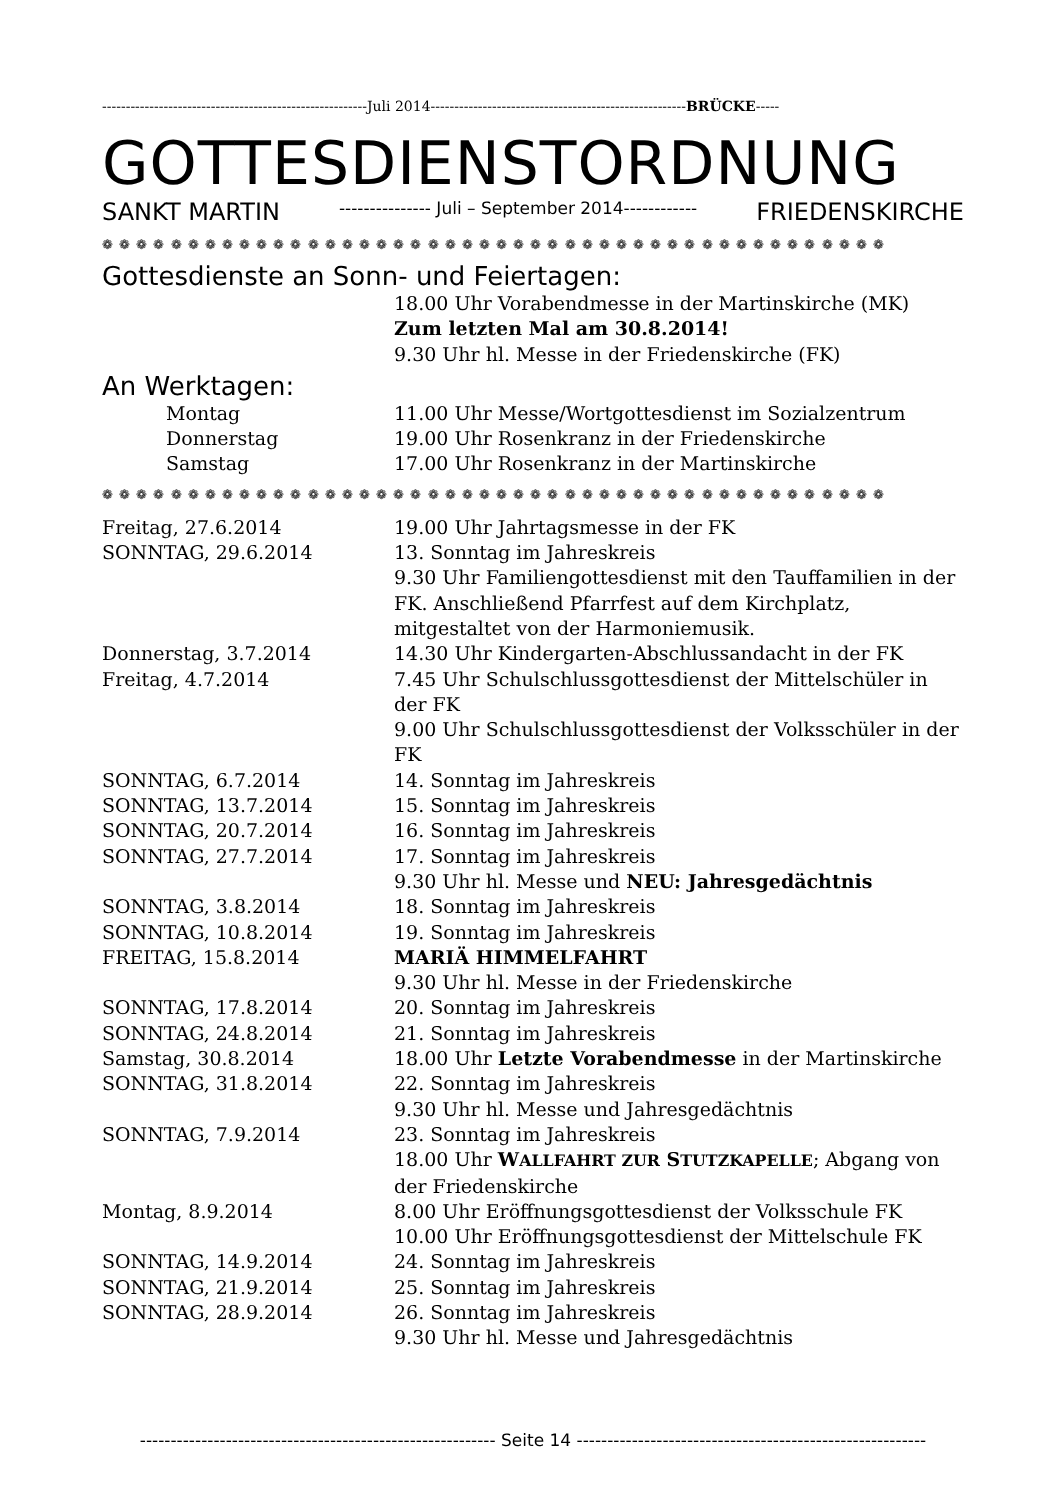--------------------------------------------------------Juli 2014------------------------------------------------------BRÜCKE-----
GOTTESDIENSTORDNUNG
SANKT MARTIN --------------- Juli – September 2014------------ FRIEDENSKIRCHE
❁ ❁ ❁ ❁ ❁ ❁ ❁ ❁ ❁ ❁ ❁ ❁ ❁ ❁ ❁ ❁ ❁ ❁ ❁ ❁ ❁ ❁ ❁ ❁ ❁ ❁ ❁ ❁ ❁ ❁ ❁ ❁ ❁ ❁ ❁ ❁ ❁ ❁ ❁ ❁ ❁ ❁ ❁ ❁ ❁ ❁
Gottesdienste an Sonn- und Feiertagen:
18.00 Uhr Vorabendmesse in der Martinskirche (MK)
Zum letzten Mal am 30.8.2014!
9.30 Uhr hl. Messe in der Friedenskirche (FK)
An Werktagen:
Montag 11.00 Uhr Messe/Wortgottesdienst im Sozialzentrum
Donnerstag 19.00 Uhr Rosenkranz in der Friedenskirche
Samstag 17.00 Uhr Rosenkranz in der Martinskirche
❁ ❁ ❁ ❁ ❁ ❁ ❁ ❁ ❁ ❁ ❁ ❁ ❁ ❁ ❁ ❁ ❁ ❁ ❁ ❁ ❁ ❁ ❁ ❁ ❁ ❁ ❁ ❁ ❁ ❁ ❁ ❁ ❁ ❁ ❁ ❁ ❁ ❁ ❁ ❁ ❁ ❁ ❁ ❁ ❁ ❁
Freitag, 27.6.2014 19.00 Uhr Jahrtagsmesse in der FK
SONNTAG, 29.6.2014 13. Sonntag im Jahreskreis
9.30 Uhr Familiengottesdienst mit den Tauffamilien in der FK. Anschließend Pfarrfest auf dem Kirchplatz, mitgestaltet von der Harmoniemusik.
Donnerstag, 3.7.2014 14.30 Uhr Kindergarten-Abschlussandacht in der FK
Freitag, 4.7.2014 7.45 Uhr Schulschlussgottesdienst der Mittelschüler in der FK
9.00 Uhr Schulschlussgottesdienst der Volksschüler in der FK
SONNTAG, 6.7.2014 14. Sonntag im Jahreskreis
SONNTAG, 13.7.2014 15. Sonntag im Jahreskreis
SONNTAG, 20.7.2014 16. Sonntag im Jahreskreis
SONNTAG, 27.7.2014 17. Sonntag im Jahreskreis
9.30 Uhr hl. Messe und NEU: Jahresgedächtnis
SONNTAG, 3.8.2014 18. Sonntag im Jahreskreis
SONNTAG, 10.8.2014 19. Sonntag im Jahreskreis
FREITAG, 15.8.2014 MARIÄ HIMMELFAHRT
9.30 Uhr hl. Messe in der Friedenskirche
SONNTAG, 17.8.2014 20. Sonntag im Jahreskreis
SONNTAG, 24.8.2014 21. Sonntag im Jahreskreis
Samstag, 30.8.2014 18.00 Uhr Letzte Vorabendmesse in der Martinskirche
SONNTAG, 31.8.2014 22. Sonntag im Jahreskreis
9.30 Uhr hl. Messe und Jahresgedächtnis
SONNTAG, 7.9.2014 23. Sonntag im Jahreskreis
18.00 Uhr WALLFAHRT ZUR STUTZKAPELLE; Abgang von der Friedenskirche
Montag, 8.9.2014 8.00 Uhr Eröffnungsgottesdienst der Volksschule FK
10.00 Uhr Eröffnungsgottesdienst der Mittelschule FK
SONNTAG, 14.9.2014 24. Sonntag im Jahreskreis
SONNTAG, 21.9.2014 25. Sonntag im Jahreskreis
SONNTAG, 28.9.2014 26. Sonntag im Jahreskreis
9.30 Uhr hl. Messe und Jahresgedächtnis
---------------------------------------------------------- Seite 14 ---------------------------------------------------------